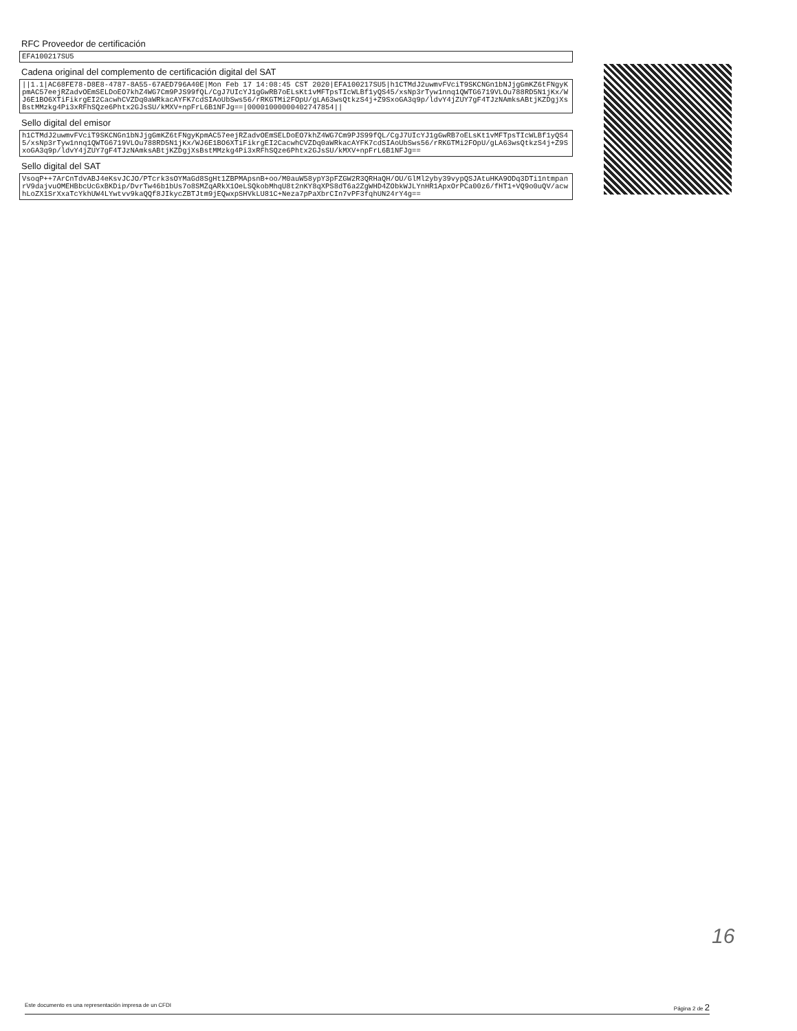RFC Proveedor de certificación
EFA100217SU5
Cadena original del complemento de certificación digital del SAT
||1.1|AC68FE78-D8E8-4787-8A55-67AED796A40E|Mon Feb 17 14:08:45 CST 2020|EFA100217SU5|h1CTMdJ2uwmvFVciT9SKCNGn1bNJjgGmKZ6tFNgyKpmAC57eejRZadvOEmSELDoEO7khZ4WG7Cm9PJS99fQL/CgJ7UIcYJ1gGwRB7oELsKt1vMFTpsTIcWLBf1yQS45/xsNp3rTyw1nnq1QWTG6719VLOu788RD5N1jKx/WJ6E1BO6XTiFikrgEI2CacwhCVZDq0aWRkacAYFK7cdSIAoUbSws56/rRKGTMi2FOpU/gLA63wsQtkzS4j+Z9SxoGA3q9p/ldvY4jZUY7gF4TJzNAmksABtjKZDgjXsBstMMzkg4Pi3xRFhSQze6Phtx2GJsSU/kMXV+npFrL6B1NFJg==|00001000000402747854||
Sello digital del emisor
h1CTMdJ2uwmvFVciT9SKCNGn1bNJjgGmKZ6tFNgyKpmAC57eejRZadvOEmSELDoEO7khZ4WG7Cm9PJS99fQL/CgJ7UIcYJ1gGwRB7oELsKt1vMFTpsTIcWLBf1yQS45/xsNp3rTyw1nnq1QWTG6719VLOu788RD5N1jKx/WJ6E1BO6XTiFikrgEI2CacwhCVZDq0aWRkacAYFK7cdSIAoUbSws56/rRKGTMi2FOpU/gLA63wsQtkzS4j+Z9SxoGA3q9p/ldvY4jZUY7gF4TJzNAmksABtjKZDgjXsBstMMzkg4Pi3xRFhSQze6Phtx2GJsSU/kMXV+npFrL6B1NFJg==
Sello digital del SAT
VsoqP++7ArCnTdvABJ4eKsvJCJO/PTcrk3sOYMaGd8SgHt1ZBPMApsnB+oo/M0auW58ypY3pFZGW2R3QRHaQH/OU/GlMl2yby39vypQSJAtuHKA9ODq3DTi1ntmpanrV9dajvuOMEHBbcUcGxBKDip/DvrTw46b1bUs7o8SMZqARkX1OeLSQkobMhqU8t2nKY8qXPS8dT6a2ZgWHD4ZObkWJLYnHR1ApxOrPCa00z6/fHT1+VQ9o0uQV/acwhLoZX1SrXxaTcYkhUW4LYwtvv9kaQQf8JIkycZBTJtm9jEQwxpSHVkLU81C+Neza7pPaXbrCIn7vPF3fqhUN24rY4g==
16
Este documento es una representación impresa de un CFDI Página 2 de 2